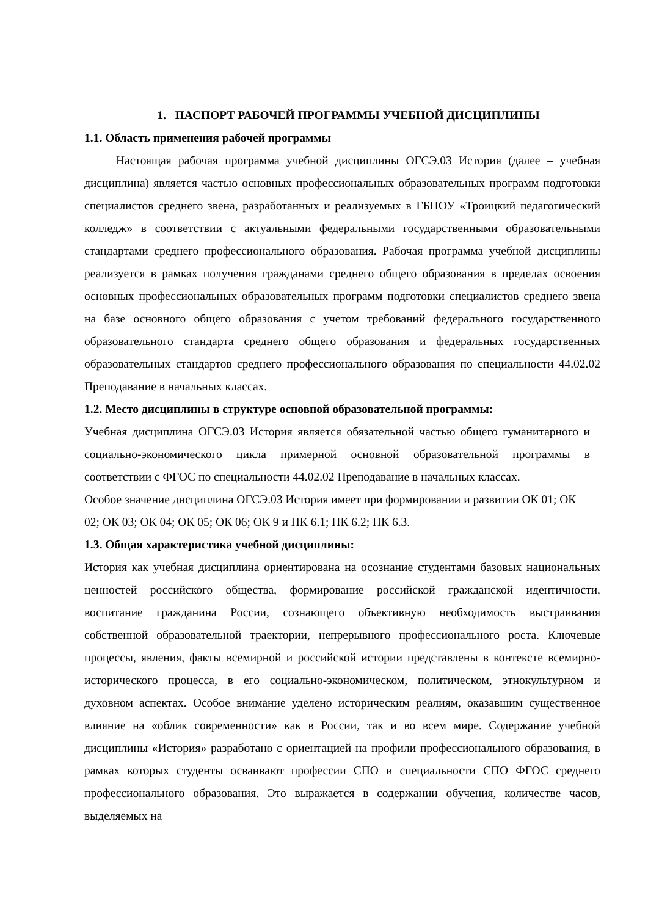1. ПАСПОРТ РАБОЧЕЙ ПРОГРАММЫ УЧЕБНОЙ ДИСЦИПЛИНЫ
1.1. Область применения рабочей программы
Настоящая рабочая программа учебной дисциплины ОГСЭ.03 История (далее – учебная дисциплина) является частью основных профессиональных образовательных программ подготовки специалистов среднего звена, разработанных и реализуемых в ГБПОУ «Троицкий педагогический колледж» в соответствии с актуальными федеральными государственными образовательными стандартами среднего профессионального образования. Рабочая программа учебной дисциплины реализуется в рамках получения гражданами среднего общего образования в пределах освоения основных профессиональных образовательных программ подготовки специалистов среднего звена на базе основного общего образования с учетом требований федерального государственного образовательного стандарта среднего общего образования и федеральных государственных образовательных стандартов среднего профессионального образования по специальности 44.02.02 Преподавание в начальных классах.
1.2. Место дисциплины в структуре основной образовательной программы:
Учебная дисциплина ОГСЭ.03 История является обязательной частью общего гуманитарного и социально-экономического цикла примерной основной образовательной программы в соответствии с ФГОС по специальности 44.02.02 Преподавание в начальных классах.
Особое значение дисциплина ОГСЭ.03 История имеет при формировании и развитии ОК 01; ОК 02; ОК 03; ОК 04; ОК 05; ОК 06; ОК 9 и ПК 6.1; ПК 6.2; ПК 6.3.
1.3. Общая характеристика учебной дисциплины:
История как учебная дисциплина ориентирована на осознание студентами базовых национальных ценностей российского общества, формирование российской гражданской идентичности, воспитание гражданина России, сознающего объективную необходимость выстраивания собственной образовательной траектории, непрерывного профессионального роста. Ключевые процессы, явления, факты всемирной и российской истории представлены в контексте всемирно-исторического процесса, в его социально-экономическом, политическом, этнокультурном и духовном аспектах. Особое внимание уделено историческим реалиям, оказавшим существенное влияние на «облик современности» как в России, так и во всем мире. Содержание учебной дисциплины «История» разработано с ориентацией на профили профессионального образования, в рамках которых студенты осваивают профессии СПО и специальности СПО ФГОС среднего профессионального образования. Это выражается в содержании обучения, количестве часов, выделяемых на